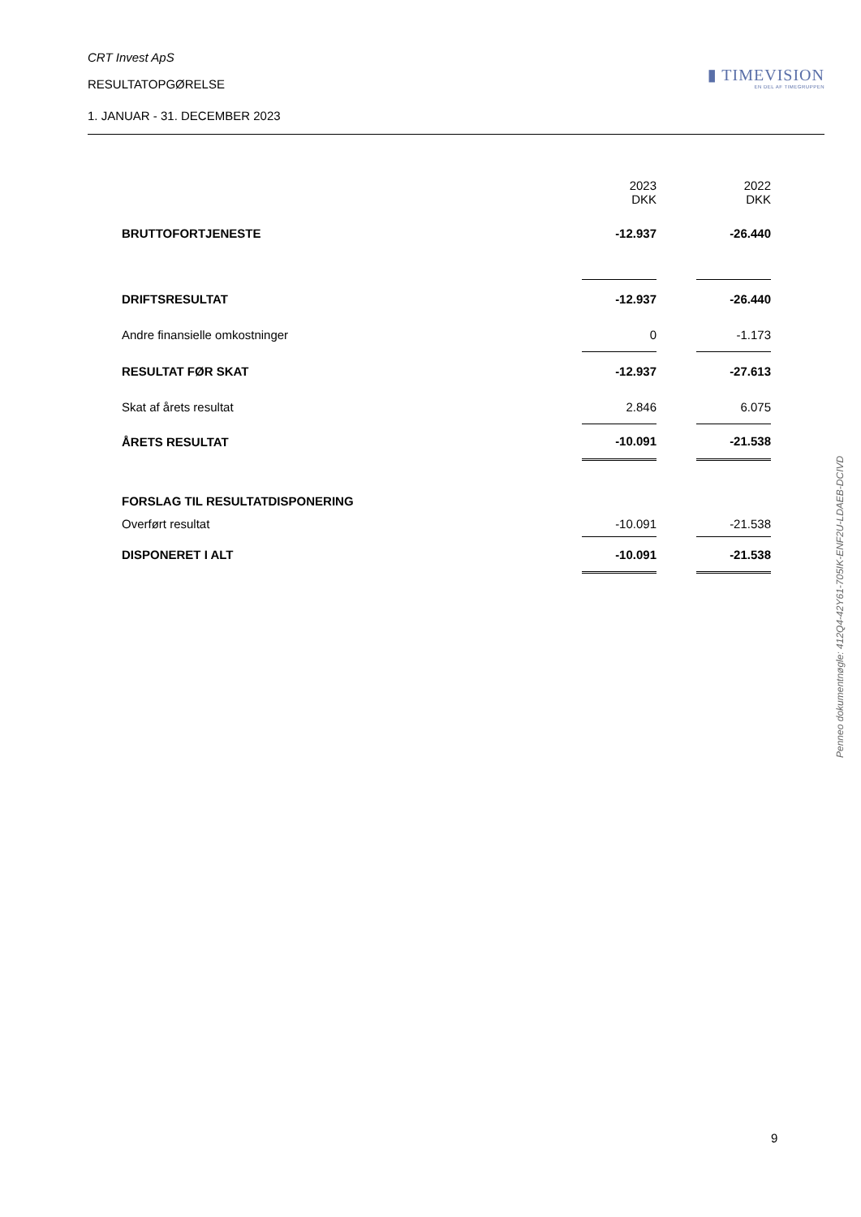CRT Invest ApS
RESULTATOPGØRELSE
1. JANUAR - 31. DECEMBER 2023
▮ TIMEVISION
EN DEL AF TIMEGRUPPEN
| | 2023 DKK | | 2022 DKK |
| --- | --- | --- | --- |
| BRUTTOFORTJENESTE | -12.937 | | -26.440 |
| DRIFTSRESULTAT | -12.937 | | -26.440 |
| Andre finansielle omkostninger | 0 | | -1.173 |
| RESULTAT FØR SKAT | -12.937 | | -27.613 |
| Skat af årets resultat | 2.846 | | 6.075 |
| ÅRETS RESULTAT | -10.091 | | -21.538 |
| FORSLAG TIL RESULTATDISPONERING | | | |
| Overført resultat | -10.091 | | -21.538 |
| DISPONERET I ALT | -10.091 | | -21.538 |
Penneo dokumentnøgle: 412Q4-42Y61-705IK-ENF2U-LDAEB-DCIVD
9